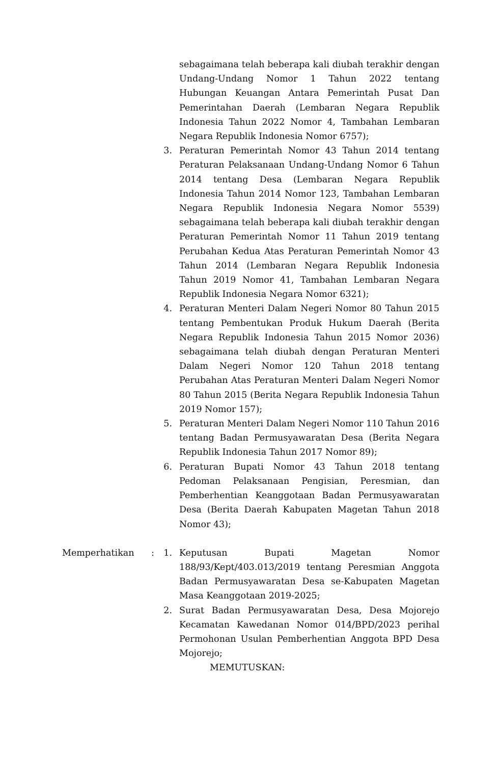sebagaimana telah beberapa kali diubah terakhir dengan Undang-Undang Nomor 1 Tahun 2022 tentang Hubungan Keuangan Antara Pemerintah Pusat Dan Pemerintahan Daerah (Lembaran Negara Republik Indonesia Tahun 2022 Nomor 4, Tambahan Lembaran Negara Republik Indonesia Nomor 6757);
3. Peraturan Pemerintah Nomor 43 Tahun 2014 tentang Peraturan Pelaksanaan Undang-Undang Nomor 6 Tahun 2014 tentang Desa (Lembaran Negara Republik Indonesia Tahun 2014 Nomor 123, Tambahan Lembaran Negara Republik Indonesia Negara Nomor 5539) sebagaimana telah beberapa kali diubah terakhir dengan Peraturan Pemerintah Nomor 11 Tahun 2019 tentang Perubahan Kedua Atas Peraturan Pemerintah Nomor 43 Tahun 2014 (Lembaran Negara Republik Indonesia Tahun 2019 Nomor 41, Tambahan Lembaran Negara Republik Indonesia Negara Nomor 6321);
4. Peraturan Menteri Dalam Negeri Nomor 80 Tahun 2015 tentang Pembentukan Produk Hukum Daerah (Berita Negara Republik Indonesia Tahun 2015 Nomor 2036) sebagaimana telah diubah dengan Peraturan Menteri Dalam Negeri Nomor 120 Tahun 2018 tentang Perubahan Atas Peraturan Menteri Dalam Negeri Nomor 80 Tahun 2015 (Berita Negara Republik Indonesia Tahun 2019 Nomor 157);
5. Peraturan Menteri Dalam Negeri Nomor 110 Tahun 2016 tentang Badan Permusyawaratan Desa (Berita Negara Republik Indonesia Tahun 2017 Nomor 89);
6. Peraturan Bupati Nomor 43 Tahun 2018 tentang Pedoman Pelaksanaan Pengisian, Peresmian, dan Pemberhentian Keanggotaan Badan Permusyawaratan Desa (Berita Daerah Kabupaten Magetan Tahun 2018 Nomor 43);
Memperhatikan : 1. Keputusan Bupati Magetan Nomor 188/93/Kept/403.013/2019 tentang Peresmian Anggota Badan Permusyawaratan Desa se-Kabupaten Magetan Masa Keanggotaan 2019-2025;
2. Surat Badan Permusyawaratan Desa, Desa Mojorejo Kecamatan Kawedanan Nomor 014/BPD/2023 perihal Permohonan Usulan Pemberhentian Anggota BPD Desa Mojorejo;
MEMUTUSKAN: